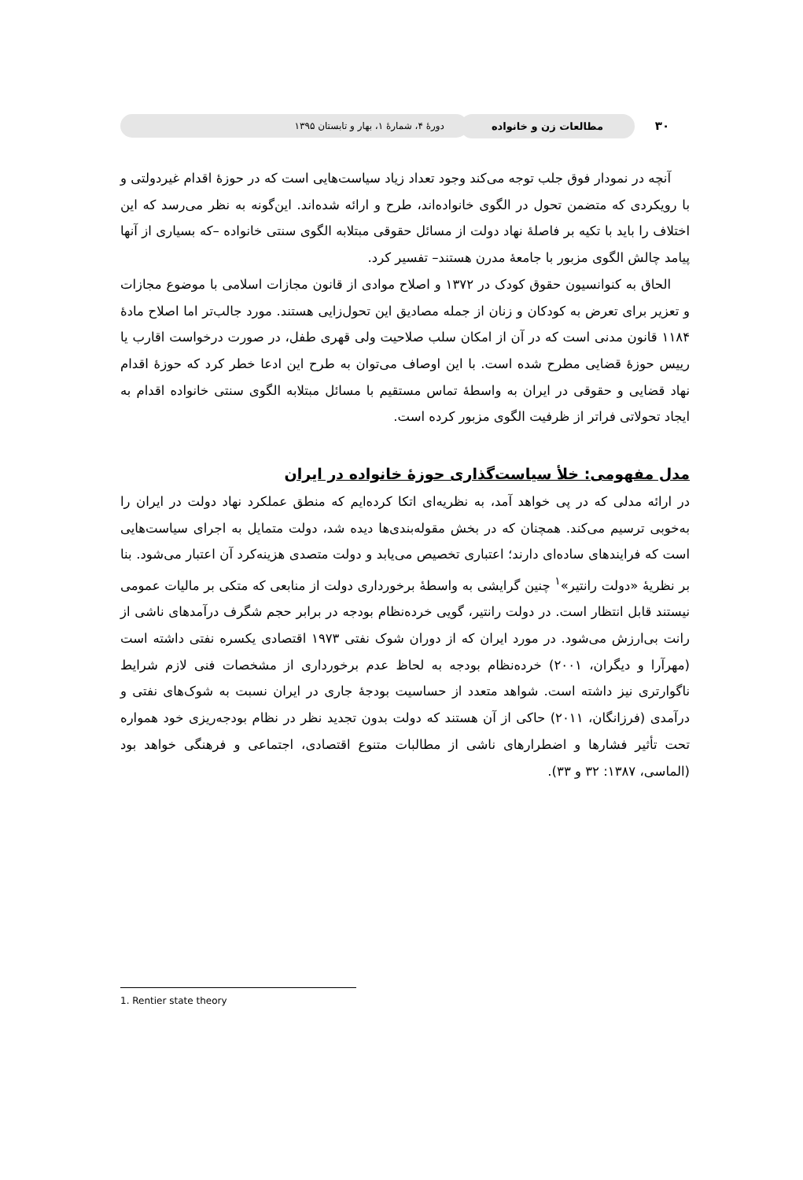۳۰
مطالعات زن و خانواده
دورۀ ۴، شمارۀ ۱، بهار و تابستان ۱۳۹۵
آنچه در نمودار فوق جلب توجه می‌کند وجود تعداد زیاد سیاست‌هایی است که در حوزۀ اقدام غیردولتی و با رویکردی که متضمن تحول در الگوی خانواده‌اند، طرح و ارائه شده‌اند. این‌گونه به نظر می‌رسد که این اختلاف را باید با تکیه بر فاصلۀ نهاد دولت از مسائل حقوقی مبتلابه الگوی سنتی خانواده –که بسیاری از آنها پیامد چالش الگوی مزبور با جامعۀ مدرن هستند– تفسیر کرد.
الحاق به کنوانسیون حقوق کودک در ۱۳۷۲ و اصلاح موادی از قانون مجازات اسلامی با موضوع مجازات و تعزیر برای تعرض به کودکان و زنان از جمله مصادیق این تحول‌زایی هستند. مورد جالب‌تر اما اصلاح مادۀ ۱۱۸۴ قانون مدنی است که در آن از امکان سلب صلاحیت ولی قهری طفل، در صورت درخواست اقارب یا رییس حوزۀ قضایی مطرح شده است. با این اوصاف می‌توان به طرح این ادعا خطر کرد که حوزۀ اقدام نهاد قضایی و حقوقی در ایران به واسطۀ تماس مستقیم با مسائل مبتلابه الگوی سنتی خانواده اقدام به ایجاد تحولاتی فراتر از ظرفیت الگوی مزبور کرده است.
مدل مفهومی: خلأ سیاست‌گذاری حوزۀ خانواده در ایران
در ارائه مدلی که در پی خواهد آمد، به نظریه‌ای اتکا کرده‌ایم که منطق عملکرد نهاد دولت در ایران را به‌خوبی ترسیم می‌کند. همچنان که در بخش مقوله‌بندی‌ها دیده شد، دولت متمایل به اجرای سیاست‌هایی است که فرایندهای ساده‌ای دارند؛ اعتباری تخصیص می‌یابد و دولت متصدی هزینه‌کرد آن اعتبار می‌شود. بنا بر نظریۀ «دولت رانتیر»<sup>۱</sup> چنین گرایشی به واسطۀ برخورداری دولت از منابعی که متکی بر مالیات عمومی نیستند قابل انتظار است. در دولت رانتیر، گویی خرده‌نظام بودجه در برابر حجم شگرف درآمدهای ناشی از رانت بی‌ارزش می‌شود. در مورد ایران که از دوران شوک نفتی ۱۹۷۳ اقتصادی یکسره نفتی داشته است (مهرآرا و دیگران، ۲۰۰۱) خرده‌نظام بودجه به لحاظ عدم برخورداری از مشخصات فنی لازم شرایط ناگوارتری نیز داشته است. شواهد متعدد از حساسیت بودجۀ جاری در ایران نسبت به شوک‌های نفتی و درآمدی (فرزانگان، ۲۰۱۱) حاکی از آن هستند که دولت بدون تجدید نظر در نظام بودجه‌ریزی خود همواره تحت تأثیر فشارها و اضطرارهای ناشی از مطالبات متنوع اقتصادی، اجتماعی و فرهنگی خواهد بود (الماسی، ۱۳۸۷: ۳۲ و ۳۳).
1. Rentier state theory